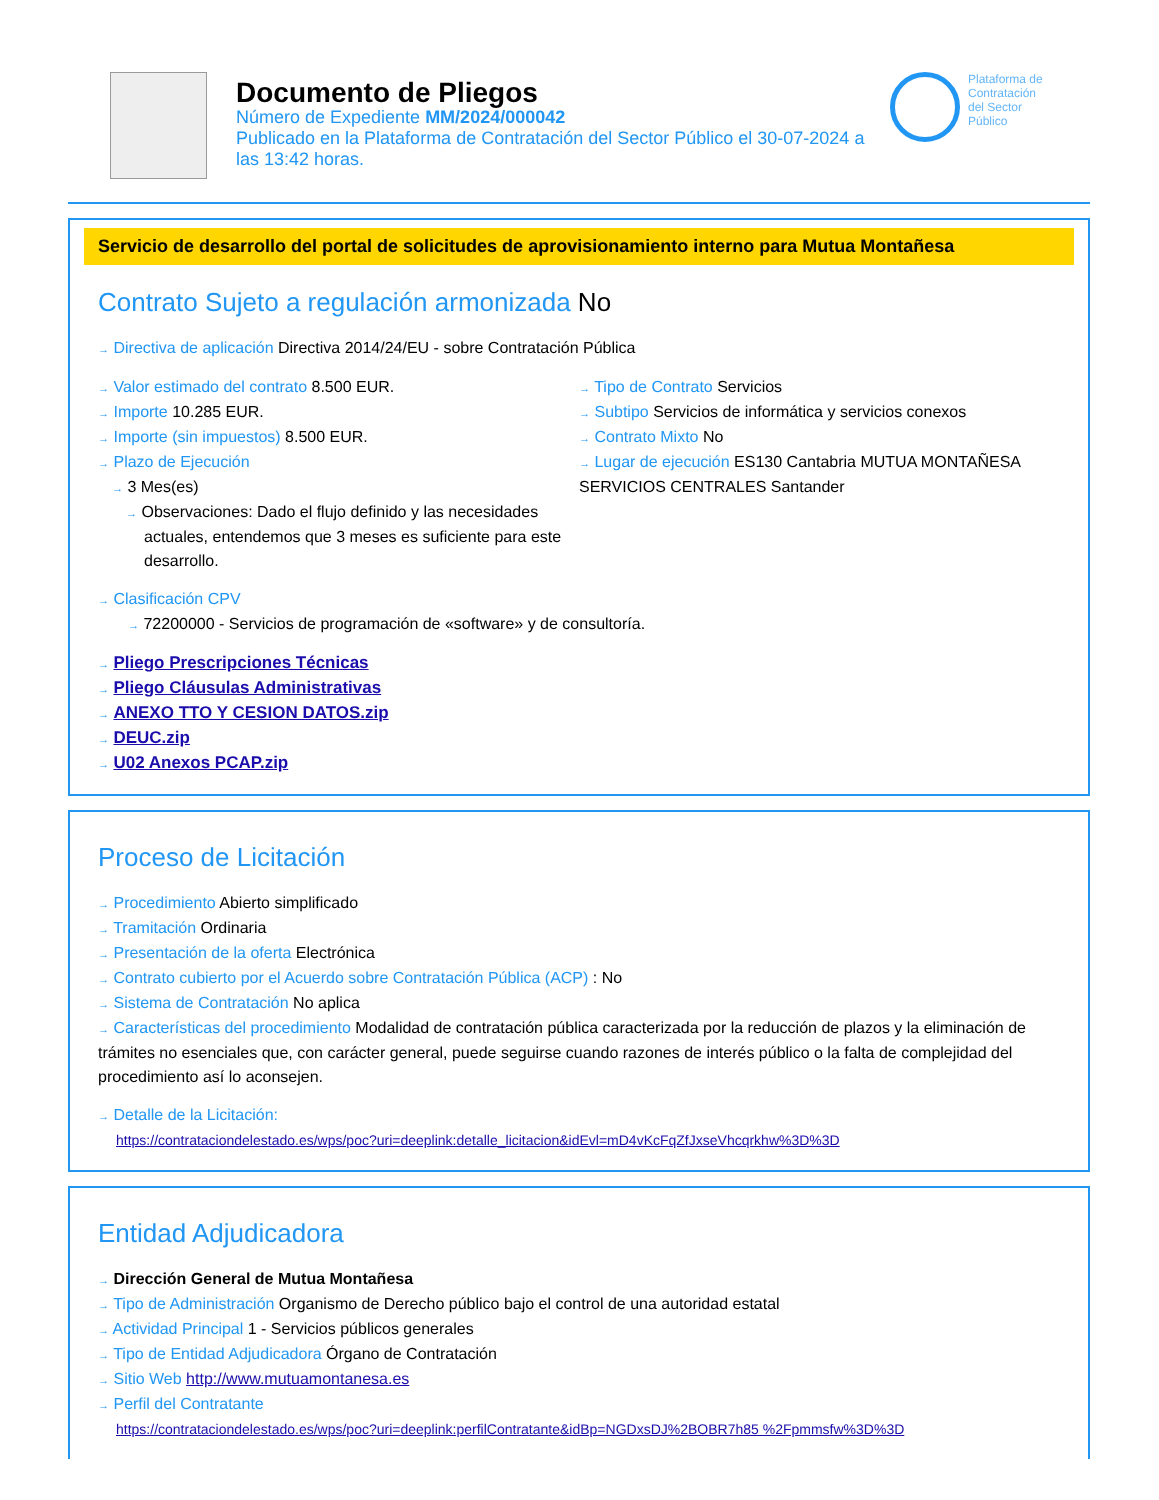Documento de Pliegos
Número de Expediente MM/2024/000042
Publicado en la Plataforma de Contratación del Sector Público el 30-07-2024 a las 13:42 horas.
Plataforma de
Contratación
del Sector
Público
Servicio de desarrollo del portal de solicitudes de aprovisionamiento interno para Mutua Montañesa
Contrato Sujeto a regulación armonizada No
→ Directiva de aplicación Directiva 2014/24/EU - sobre Contratación Pública
→ Valor estimado del contrato 8.500 EUR.
→ Importe 10.285 EUR.
→ Importe (sin impuestos) 8.500 EUR.
→ Plazo de Ejecución
→ 3 Mes(es)
→ Observaciones: Dado el flujo definido y las necesidades actuales, entendemos que 3 meses es suficiente para este desarrollo.
→ Tipo de Contrato Servicios
→ Subtipo Servicios de informática y servicios conexos
→ Contrato Mixto No
→ Lugar de ejecución ES130 Cantabria MUTUA MONTAÑESA SERVICIOS CENTRALES Santander
→ Clasificación CPV
→ 72200000 - Servicios de programación de «software» y de consultoría.
→ Pliego Prescripciones Técnicas
→ Pliego Cláusulas Administrativas
→ ANEXO TTO Y CESION DATOS.zip
→ DEUC.zip
→ U02 Anexos PCAP.zip
Proceso de Licitación
→ Procedimiento Abierto simplificado
→ Tramitación Ordinaria
→ Presentación de la oferta Electrónica
→ Contrato cubierto por el Acuerdo sobre Contratación Pública (ACP) : No
→ Sistema de Contratación No aplica
→ Características del procedimiento Modalidad de contratación pública caracterizada por la reducción de plazos y la eliminación de trámites no esenciales que, con carácter general, puede seguirse cuando razones de interés público o la falta de complejidad del procedimiento así lo aconsejen.
→ Detalle de la Licitación:
https://contrataciondelestado.es/wps/poc?uri=deeplink:detalle_licitacion&idEvl=mD4vKcFqZfJxseVhcqrkhw%3D%3D
Entidad Adjudicadora
→ Dirección General de Mutua Montañesa
→ Tipo de Administración Organismo de Derecho público bajo el control de una autoridad estatal
→ Actividad Principal 1 - Servicios públicos generales
→ Tipo de Entidad Adjudicadora Órgano de Contratación
→ Sitio Web http://www.mutuamontanesa.es
→ Perfil del Contratante
https://contrataciondelestado.es/wps/poc?uri=deeplink:perfilContratante&idBp=NGDxsDJ%2BOBR7h85 %2Fpmmsfw%3D%3D